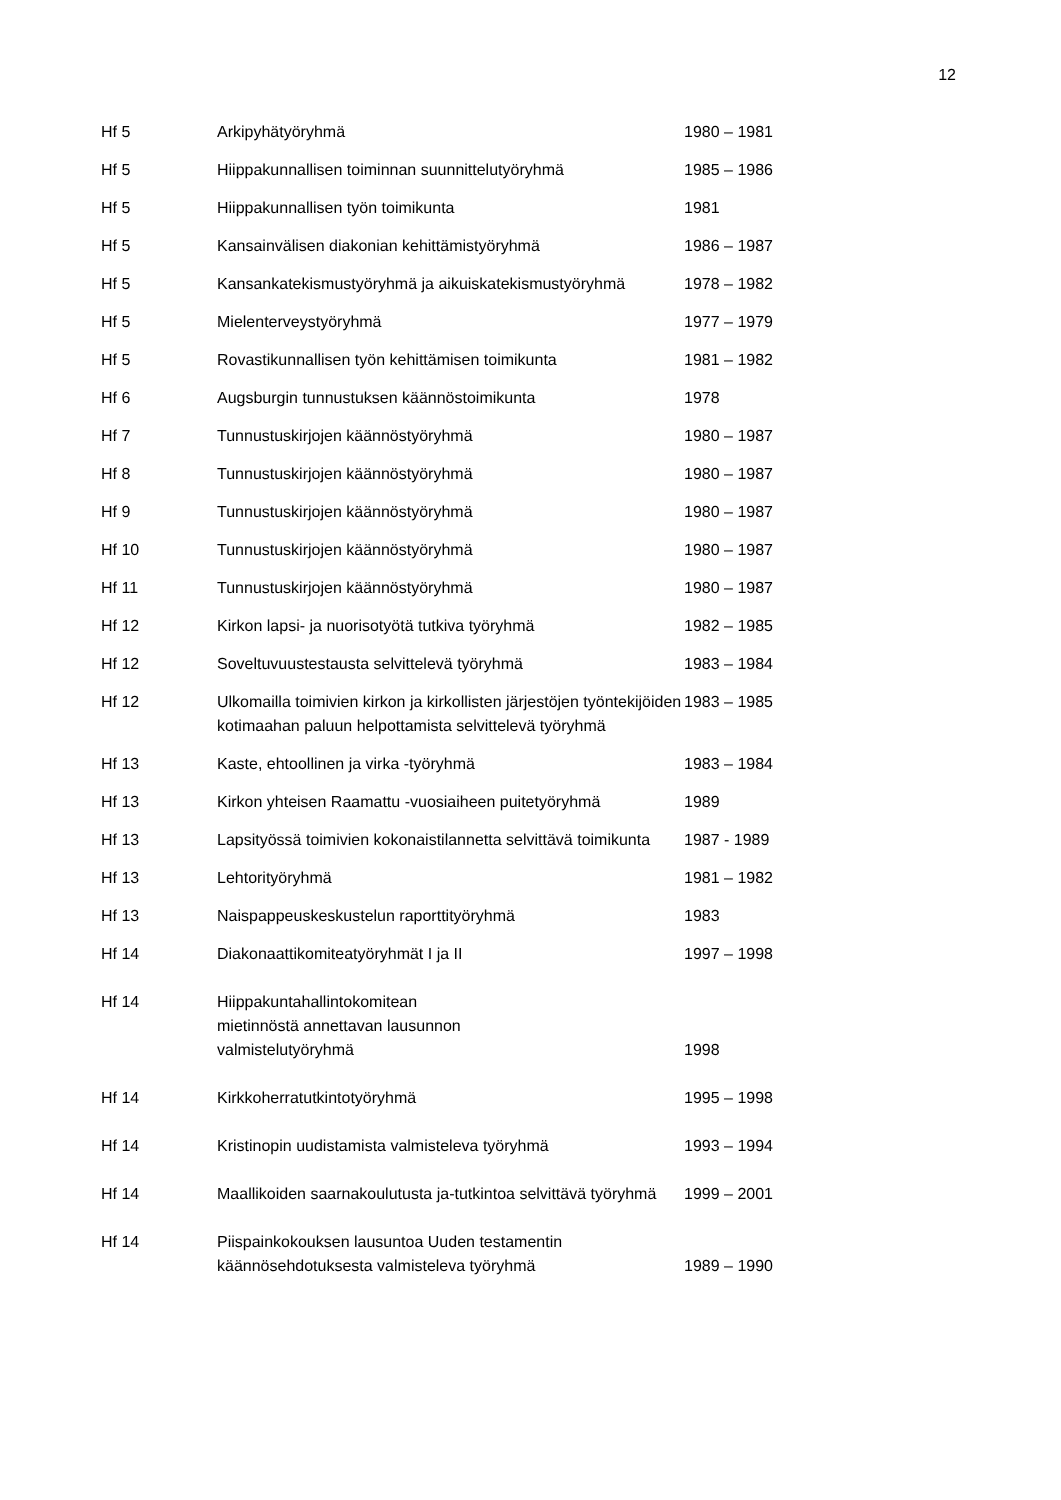12
| Hf 5 | Arkipyhätyöryhmä | 1980 – 1981 |
| Hf 5 | Hiippakunnallisen toiminnan suunnittelutyöryhmä | 1985 – 1986 |
| Hf 5 | Hiippakunnallisen työn toimikunta | 1981 |
| Hf 5 | Kansainvälisen diakonian kehittämistyöryhmä | 1986 – 1987 |
| Hf 5 | Kansankatekismustyöryhmä ja aikuiskatekismustyöryhmä | 1978 – 1982 |
| Hf 5 | Mielenterveystyöryhmä | 1977 – 1979 |
| Hf 5 | Rovastikunnallisen työn kehittämisen toimikunta | 1981 – 1982 |
| Hf 6 | Augsburgin tunnustuksen käännöstoimikunta | 1978 |
| Hf 7 | Tunnustuskirjojen käännöstyöryhmä | 1980 – 1987 |
| Hf 8 | Tunnustuskirjojen käännöstyöryhmä | 1980 – 1987 |
| Hf 9 | Tunnustuskirjojen käännöstyöryhmä | 1980 – 1987 |
| Hf 10 | Tunnustuskirjojen käännöstyöryhmä | 1980 – 1987 |
| Hf 11 | Tunnustuskirjojen käännöstyöryhmä | 1980 – 1987 |
| Hf 12 | Kirkon lapsi- ja nuorisotyötä tutkiva työryhmä | 1982 – 1985 |
| Hf 12 | Soveltuvuustestausta selvittelevä työryhmä | 1983 – 1984 |
| Hf 12 | Ulkomailla toimivien kirkon ja kirkollisten järjestöjen työntekijöiden kotimaahan paluun helpottamista selvittelevä työryhmä | 1983 – 1985 |
| Hf 13 | Kaste, ehtoollinen ja virka -työryhmä | 1983 – 1984 |
| Hf 13 | Kirkon yhteisen Raamattu -vuosiaiheen puitetyöryhmä | 1989 |
| Hf 13 | Lapsityössä toimivien kokonaistilannetta selvittävä toimikunta | 1987 - 1989 |
| Hf 13 | Lehtorityöryhmä | 1981 – 1982 |
| Hf 13 | Naispappeuskeskustelun raporttityöryhmä | 1983 |
| Hf 14 | Diakonaattikomiteatyöryhmät I ja II | 1997 – 1998 |
| Hf 14 | Hiippakuntahallintokomitean mietinnöstä annettavan lausunnon valmistelutyöryhmä | 1998 |
| Hf 14 | Kirkkoherratutkintotyöryhmä | 1995 – 1998 |
| Hf 14 | Kristinopin uudistamista valmisteleva työryhmä | 1993 – 1994 |
| Hf 14 | Maallikoiden saarnakoulutusta ja-tutkintoa selvittävä työryhmä | 1999 – 2001 |
| Hf 14 | Piispainkokouksen lausuntoa Uuden testamentin käännösehdotuksesta valmisteleva työryhmä | 1989 – 1990 |